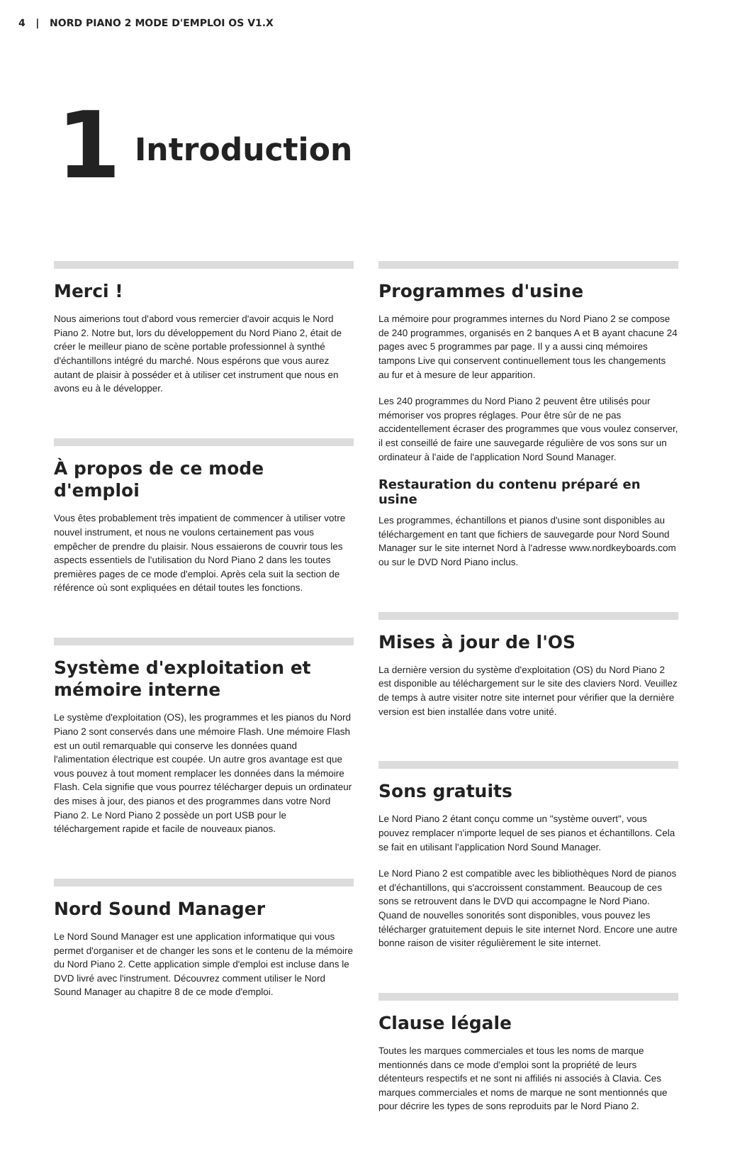4 | NORD PIANO 2 MODE D'EMPLOI OS V1.X
1
Introduction
Merci !
Nous aimerions tout d'abord vous remercier d'avoir acquis le Nord Piano 2. Notre but, lors du développement du Nord Piano 2, était de créer le meilleur piano de scène portable professionnel à synthé d'échantillons intégré du marché. Nous espérons que vous aurez autant de plaisir à posséder et à utiliser cet instrument que nous en avons eu à le développer.
À propos de ce mode d'emploi
Vous êtes probablement très impatient de commencer à utiliser votre nouvel instrument, et nous ne voulons certainement pas vous empêcher de prendre du plaisir. Nous essaierons de couvrir tous les aspects essentiels de l'utilisation du Nord Piano 2 dans les toutes premières pages de ce mode d'emploi. Après cela suit la section de référence où sont expliquées en détail toutes les fonctions.
Système d'exploitation et mémoire interne
Le système d'exploitation (OS), les programmes et les pianos du Nord Piano 2 sont conservés dans une mémoire Flash. Une mémoire Flash est un outil remarquable qui conserve les données quand l'alimentation électrique est coupée. Un autre gros avantage est que vous pouvez à tout moment remplacer les données dans la mémoire Flash. Cela signifie que vous pourrez télécharger depuis un ordinateur des mises à jour, des pianos et des programmes dans votre Nord Piano 2. Le Nord Piano 2 possède un port USB pour le téléchargement rapide et facile de nouveaux pianos.
Nord Sound Manager
Le Nord Sound Manager est une application informatique qui vous permet d'organiser et de changer les sons et le contenu de la mémoire du Nord Piano 2. Cette application simple d'emploi est incluse dans le DVD livré avec l'instrument. Découvrez comment utiliser le Nord Sound Manager au chapitre 8 de ce mode d'emploi.
Programmes d'usine
La mémoire pour programmes internes du Nord Piano 2 se compose de 240 programmes, organisés en 2 banques A et B ayant chacune 24 pages avec 5 programmes par page. Il y a aussi cinq mémoires tampons Live qui conservent continuellement tous les changements au fur et à mesure de leur apparition.
Les 240 programmes du Nord Piano 2 peuvent être utilisés pour mémoriser vos propres réglages. Pour être sûr de ne pas accidentellement écraser des programmes que vous voulez conserver, il est conseillé de faire une sauvegarde régulière de vos sons sur un ordinateur à l'aide de l'application Nord Sound Manager.
Restauration du contenu préparé en usine
Les programmes, échantillons et pianos d'usine sont disponibles au téléchargement en tant que fichiers de sauvegarde pour Nord Sound Manager sur le site internet Nord à l'adresse www.nordkeyboards.com ou sur le DVD Nord Piano inclus.
Mises à jour de l'OS
La dernière version du système d'exploitation (OS) du Nord Piano 2 est disponible au téléchargement sur le site des claviers Nord. Veuillez de temps à autre visiter notre site internet pour vérifier que la dernière version est bien installée dans votre unité.
Sons gratuits
Le Nord Piano 2 étant conçu comme un "système ouvert", vous pouvez remplacer n'importe lequel de ses pianos et échantillons. Cela se fait en utilisant l'application Nord Sound Manager.
Le Nord Piano 2 est compatible avec les bibliothèques Nord de pianos et d'échantillons, qui s'accroissent constamment. Beaucoup de ces sons se retrouvent dans le DVD qui accompagne le Nord Piano. Quand de nouvelles sonorités sont disponibles, vous pouvez les télécharger gratuitement depuis le site internet Nord. Encore une autre bonne raison de visiter régulièrement le site internet.
Clause légale
Toutes les marques commerciales et tous les noms de marque mentionnés dans ce mode d'emploi sont la propriété de leurs détenteurs respectifs et ne sont ni affiliés ni associés à Clavia. Ces marques commerciales et noms de marque ne sont mentionnés que pour décrire les types de sons reproduits par le Nord Piano 2.